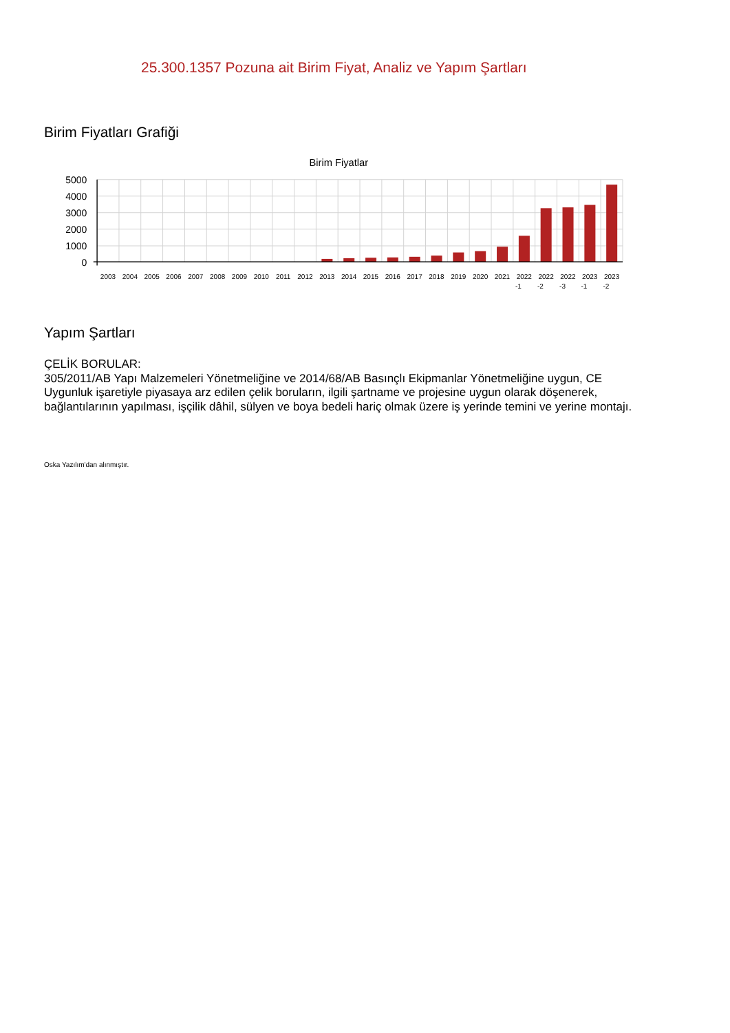25.300.1357 Pozuna ait Birim Fiyat, Analiz ve Yapım Şartları
Birim Fiyatları Grafiği
Birim Fiyatlar
5000
4000
3000
2000
1000
0
2003
2004
2005
2006
2007
2008
2009
2010
2011
2012
2013
2014
2015
2016
2017
2018
2019
2020
2021
2022
-1
2022
-2
2022
-3
2023
-1
2023
-2
Yapım Şartları
ÇELİK BORULAR:
305/2011/AB Yapı Malzemeleri Yönetmeliğine ve 2014/68/AB Basınçlı Ekipmanlar Yönetmeliğine uygun, CE Uygunluk işaretiyle piyasaya arz edilen çelik boruların, ilgili şartname ve projesine uygun olarak döşenerek, bağlantılarının yapılması, işçilik dâhil, sülyen ve boya bedeli hariç olmak üzere iş yerinde temini ve yerine montajı.
Oska Yazılım'dan alınmıştır.